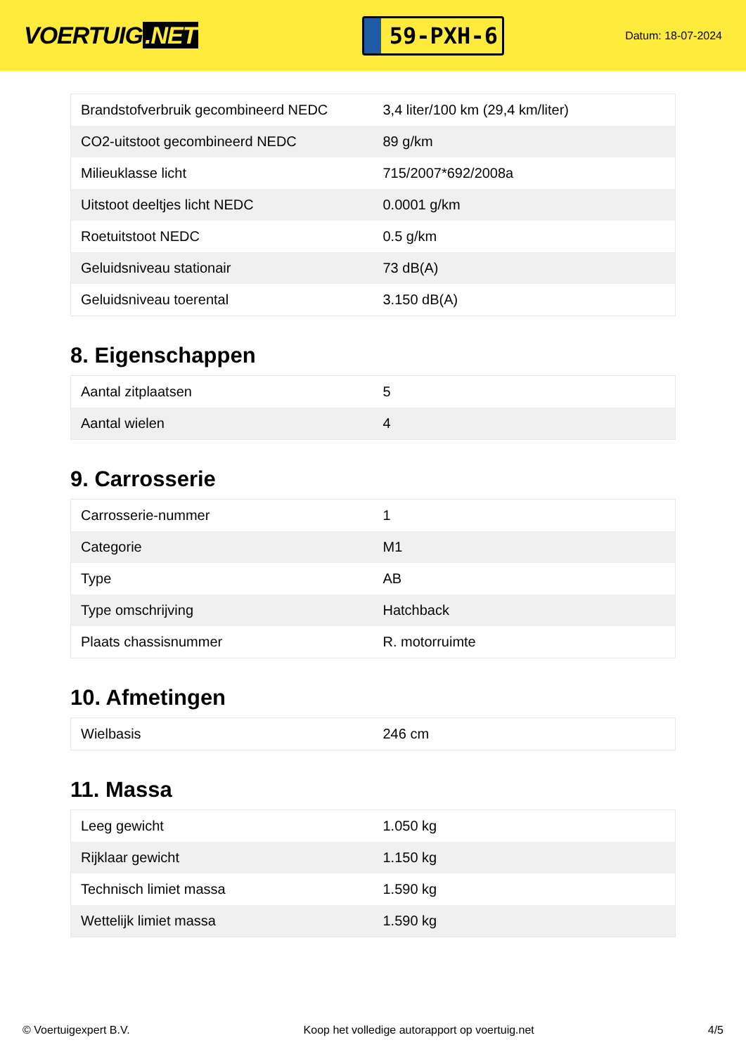VOERTUIG.NET
59-PXH-6
Datum: 18-07-2024
| Brandstofverbruik gecombineerd NEDC | 3,4 liter/100 km (29,4 km/liter) |
| CO2-uitstoot gecombineerd NEDC | 89 g/km |
| Milieuklasse licht | 715/2007*692/2008a |
| Uitstoot deeltjes licht NEDC | 0.0001 g/km |
| Roetuitstoot NEDC | 0.5 g/km |
| Geluidsniveau stationair | 73 dB(A) |
| Geluidsniveau toerental | 3.150 dB(A) |
8. Eigenschappen
| Aantal zitplaatsen | 5 |
| Aantal wielen | 4 |
9. Carrosserie
| Carrosserie-nummer | 1 |
| Categorie | M1 |
| Type | AB |
| Type omschrijving | Hatchback |
| Plaats chassisnummer | R. motorruimte |
10. Afmetingen
| Wielbasis | 246 cm |
11. Massa
| Leeg gewicht | 1.050 kg |
| Rijklaar gewicht | 1.150 kg |
| Technisch limiet massa | 1.590 kg |
| Wettelijk limiet massa | 1.590 kg |
© Voertuigexpert B.V. Koop het volledige autorapport op voertuig.net 4/5